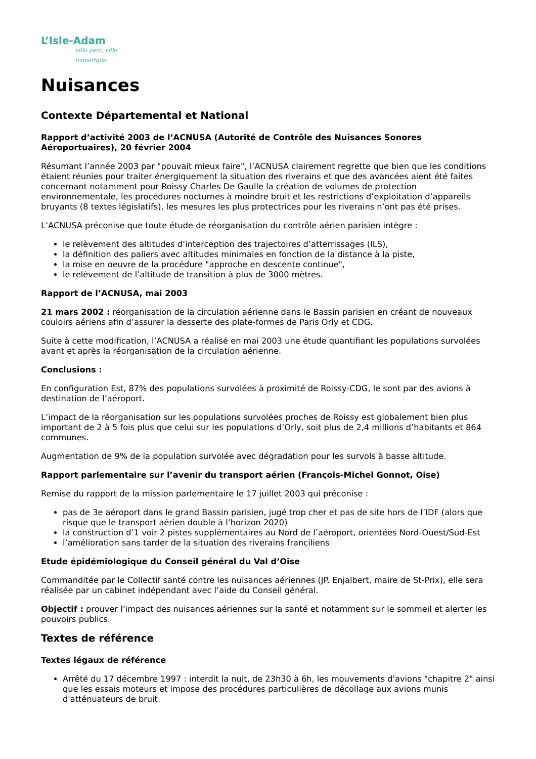L’Isle-Adam
ville parc, ville numérique
Nuisances
Contexte Départemental et National
Rapport d’activité 2003 de l’ACNUSA (Autorité de Contrôle des Nuisances Sonores Aéroportuaires), 20 février 2004
Résumant l’année 2003 par "pouvait mieux faire", l’ACNUSA clairement regrette que bien que les conditions étaient réunies pour traiter énergiquement la situation des riverains et que des avancées aient été faites concernant notamment pour Roissy Charles De Gaulle la création de volumes de protection environnementale, les procédures nocturnes à moindre bruit et les restrictions d’exploitation d’appareils bruyants (8 textes législatifs), les mesures les plus protectrices pour les riverains n’ont pas été prises.
L’ACNUSA préconise que toute étude de réorganisation du contrôle aérien parisien intègre :
le relèvement des altitudes d’interception des trajectoires d’atterrissages (ILS),
la définition des paliers avec altitudes minimales en fonction de la distance à la piste,
la mise en oeuvre de la procédure "approche en descente continue",
le relèvement de l’altitude de transition à plus de 3000 mètres.
Rapport de l’ACNUSA, mai 2003
21 mars 2002 : réorganisation de la circulation aérienne dans le Bassin parisien en créant de nouveaux couloirs aériens afin d’assurer la desserte des plate-formes de Paris Orly et CDG.
Suite à cette modification, l’ACNUSA a réalisé en mai 2003 une étude quantifiant les populations survolées avant et après la réorganisation de la circulation aérienne.
Conclusions :
En configuration Est, 87% des populations survolées à proximité de Roissy-CDG, le sont par des avions à destination de l’aéroport.
L’impact de la réorganisation sur les populations survolées proches de Roissy est globalement bien plus important de 2 à 5 fois plus que celui sur les populations d’Orly, soit plus de 2,4 millions d’habitants et 864 communes.
Augmentation de 9% de la population survolée avec dégradation pour les survols à basse altitude.
Rapport parlementaire sur l’avenir du transport aérien (François-Michel Gonnot, Oise)
Remise du rapport de la mission parlementaire le 17 juillet 2003 qui préconise :
pas de 3e aéroport dans le grand Bassin parisien, jugé trop cher et pas de site hors de l’IDF (alors que risque que le transport aérien double à l’horizon 2020)
la construction d’1 voir 2 pistes supplémentaires au Nord de l’aéroport, orientées Nord-Ouest/Sud-Est
l’amélioration sans tarder de la situation des riverains franciliens
Etude épidémiologique du Conseil général du Val d’Oise
Commanditée par le Collectif santé contre les nuisances aériennes (JP. Enjalbert, maire de St-Prix), elle sera réalisée par un cabinet indépendant avec l’aide du Conseil général.
Objectif : prouver l’impact des nuisances aériennes sur la santé et notamment sur le sommeil et alerter les pouvoirs publics.
Textes de référence
Textes légaux de référence
Arrêté du 17 décembre 1997 : interdit la nuit, de 23h30 à 6h, les mouvements d'avions "chapitre 2" ainsi que les essais moteurs et impose des procédures particulières de décollage aux avions munis d'atténuateurs de bruit.